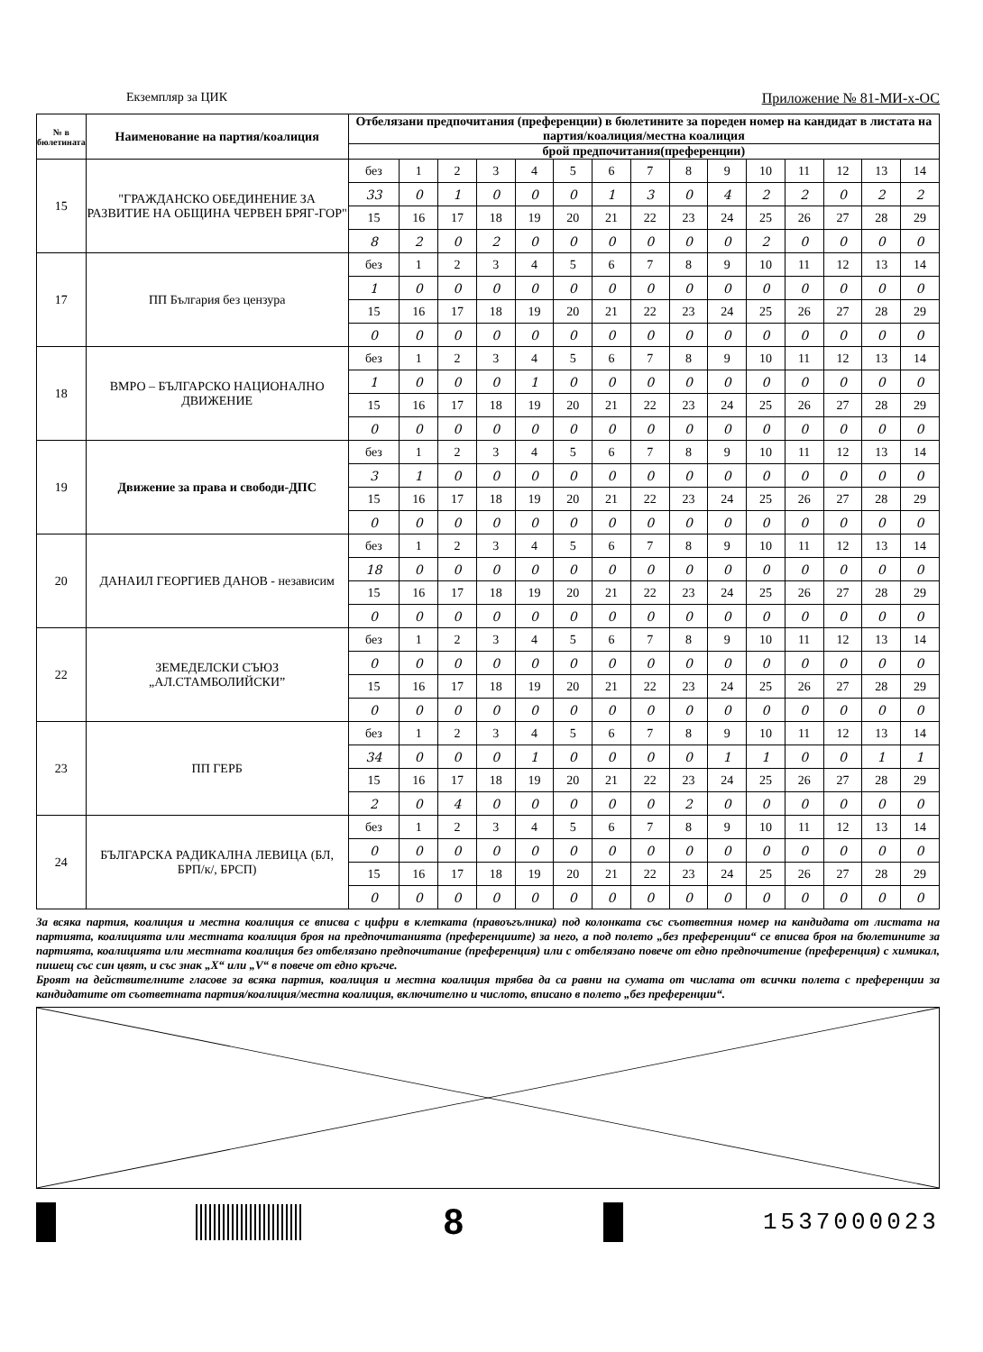Екземпляр за ЦИК Приложение № 81-МИ-х-ОС
| № в бюлетината | Наименование на партия/коалиция | Отбелязани предпочитания (преференции) в бюлетините за пореден номер на кандидат в листата на партия/коалиция/местна коалиция | | | | | | | | | | | | | | |
| --- | --- | --- | --- | --- | --- | --- | --- | --- | --- | --- | --- | --- | --- | --- | --- | --- |
| | | брой предпочитания(преференции) | | | | | | | | | | | | | | |
| 15 | "ГРАЖДАНСКО ОБЕДИНЕНИЕ ЗА РАЗВИТИЕ НА ОБЩИНА ЧЕРВЕН БРЯГ-ГОР" | без | 1 | 2 | 3 | 4 | 5 | 6 | 7 | 8 | 9 | 10 | 11 | 12 | 13 | 14 |
| | | 33 | 0 | 1 | 0 | 0 | 0 | 1 | 3 | 0 | 4 | 2 | 2 | 0 | 2 | 2 |
| | | 15 | 16 | 17 | 18 | 19 | 20 | 21 | 22 | 23 | 24 | 25 | 26 | 27 | 28 | 29 |
| | | 8 | 2 | 0 | 2 | 0 | 0 | 0 | 0 | 0 | 0 | 2 | 0 | 0 | 0 | 0 |
| 17 | ПП България без цензура | без | 1 | 2 | 3 | 4 | 5 | 6 | 7 | 8 | 9 | 10 | 11 | 12 | 13 | 14 |
| | | 1 | 0 | 0 | 0 | 0 | 0 | 0 | 0 | 0 | 0 | 0 | 0 | 0 | 0 | 0 |
| | | 15 | 16 | 17 | 18 | 19 | 20 | 21 | 22 | 23 | 24 | 25 | 26 | 27 | 28 | 29 |
| | | 0 | 0 | 0 | 0 | 0 | 0 | 0 | 0 | 0 | 0 | 0 | 0 | 0 | 0 | 0 |
| 18 | ВМРО – БЪЛГАРСКО НАЦИОНАЛНО ДВИЖЕНИЕ | без | 1 | 2 | 3 | 4 | 5 | 6 | 7 | 8 | 9 | 10 | 11 | 12 | 13 | 14 |
| | | 1 | 0 | 0 | 0 | 1 | 0 | 0 | 0 | 0 | 0 | 0 | 0 | 0 | 0 | 0 |
| | | 15 | 16 | 17 | 18 | 19 | 20 | 21 | 22 | 23 | 24 | 25 | 26 | 27 | 28 | 29 |
| | | 0 | 0 | 0 | 0 | 0 | 0 | 0 | 0 | 0 | 0 | 0 | 0 | 0 | 0 | 0 |
| 19 | Движение за права и свободи-ДПС | без | 1 | 2 | 3 | 4 | 5 | 6 | 7 | 8 | 9 | 10 | 11 | 12 | 13 | 14 |
| | | 3 | 1 | 0 | 0 | 0 | 0 | 0 | 0 | 0 | 0 | 0 | 0 | 0 | 0 | 0 |
| | | 15 | 16 | 17 | 18 | 19 | 20 | 21 | 22 | 23 | 24 | 25 | 26 | 27 | 28 | 29 |
| | | 0 | 0 | 0 | 0 | 0 | 0 | 0 | 0 | 0 | 0 | 0 | 0 | 0 | 0 | 0 |
| 20 | ДАНАИЛ ГЕОРГИЕВ ДАНОВ - независим | без | 1 | 2 | 3 | 4 | 5 | 6 | 7 | 8 | 9 | 10 | 11 | 12 | 13 | 14 |
| | | 18 | 0 | 0 | 0 | 0 | 0 | 0 | 0 | 0 | 0 | 0 | 0 | 0 | 0 | 0 |
| | | 15 | 16 | 17 | 18 | 19 | 20 | 21 | 22 | 23 | 24 | 25 | 26 | 27 | 28 | 29 |
| | | 0 | 0 | 0 | 0 | 0 | 0 | 0 | 0 | 0 | 0 | 0 | 0 | 0 | 0 | 0 |
| 22 | ЗЕМЕДЕЛСКИ СЪЮЗ „АЛ.СТАМБОЛИЙСКИ” | без | 1 | 2 | 3 | 4 | 5 | 6 | 7 | 8 | 9 | 10 | 11 | 12 | 13 | 14 |
| | | 0 | 0 | 0 | 0 | 0 | 0 | 0 | 0 | 0 | 0 | 0 | 0 | 0 | 0 | 0 |
| | | 15 | 16 | 17 | 18 | 19 | 20 | 21 | 22 | 23 | 24 | 25 | 26 | 27 | 28 | 29 |
| | | 0 | 0 | 0 | 0 | 0 | 0 | 0 | 0 | 0 | 0 | 0 | 0 | 0 | 0 | 0 |
| 23 | ПП ГЕРБ | без | 1 | 2 | 3 | 4 | 5 | 6 | 7 | 8 | 9 | 10 | 11 | 12 | 13 | 14 |
| | | 34 | 0 | 0 | 0 | 1 | 0 | 0 | 0 | 0 | 1 | 1 | 0 | 0 | 1 | 1 |
| | | 15 | 16 | 17 | 18 | 19 | 20 | 21 | 22 | 23 | 24 | 25 | 26 | 27 | 28 | 29 |
| | | 2 | 0 | 4 | 0 | 0 | 0 | 0 | 0 | 2 | 0 | 0 | 0 | 0 | 0 | 0 |
| 24 | БЪЛГАРСКА РАДИКАЛНА ЛЕВИЦА (БЛ, БРП/к/, БРСП) | без | 1 | 2 | 3 | 4 | 5 | 6 | 7 | 8 | 9 | 10 | 11 | 12 | 13 | 14 |
| | | 0 | 0 | 0 | 0 | 0 | 0 | 0 | 0 | 0 | 0 | 0 | 0 | 0 | 0 | 0 |
| | | 15 | 16 | 17 | 18 | 19 | 20 | 21 | 22 | 23 | 24 | 25 | 26 | 27 | 28 | 29 |
| | | 0 | 0 | 0 | 0 | 0 | 0 | 0 | 0 | 0 | 0 | 0 | 0 | 0 | 0 | 0 |
За всяка партия, коалиция и местна коалиция се вписва с цифри в клетката (правоъгълника) под колонката със съответния номер на кандидата от листата на партията, коалицията или местната коалиция броя на предпочитанията (преференциите) за него, а под полето „без преференции“ се вписва броя на бюлетините за партията, коалицията или местната коалиция без отбелязано предпочитание (преференция) или с отбелязано повече от едно предпочитение (преференция) с химикал, пишещ със син цвят, и със знак „X“ или „V“ в повече от едно кръгче.
Броят на действителните гласове за всяка партия, коалиция и местна коалиция трябва да са равни на сумата от числата от всички полета с преференции за кандидатите от съответната партия/коалиция/местна коалиция, включително и числото, вписано в полето „без преференции“.
8
1537000023